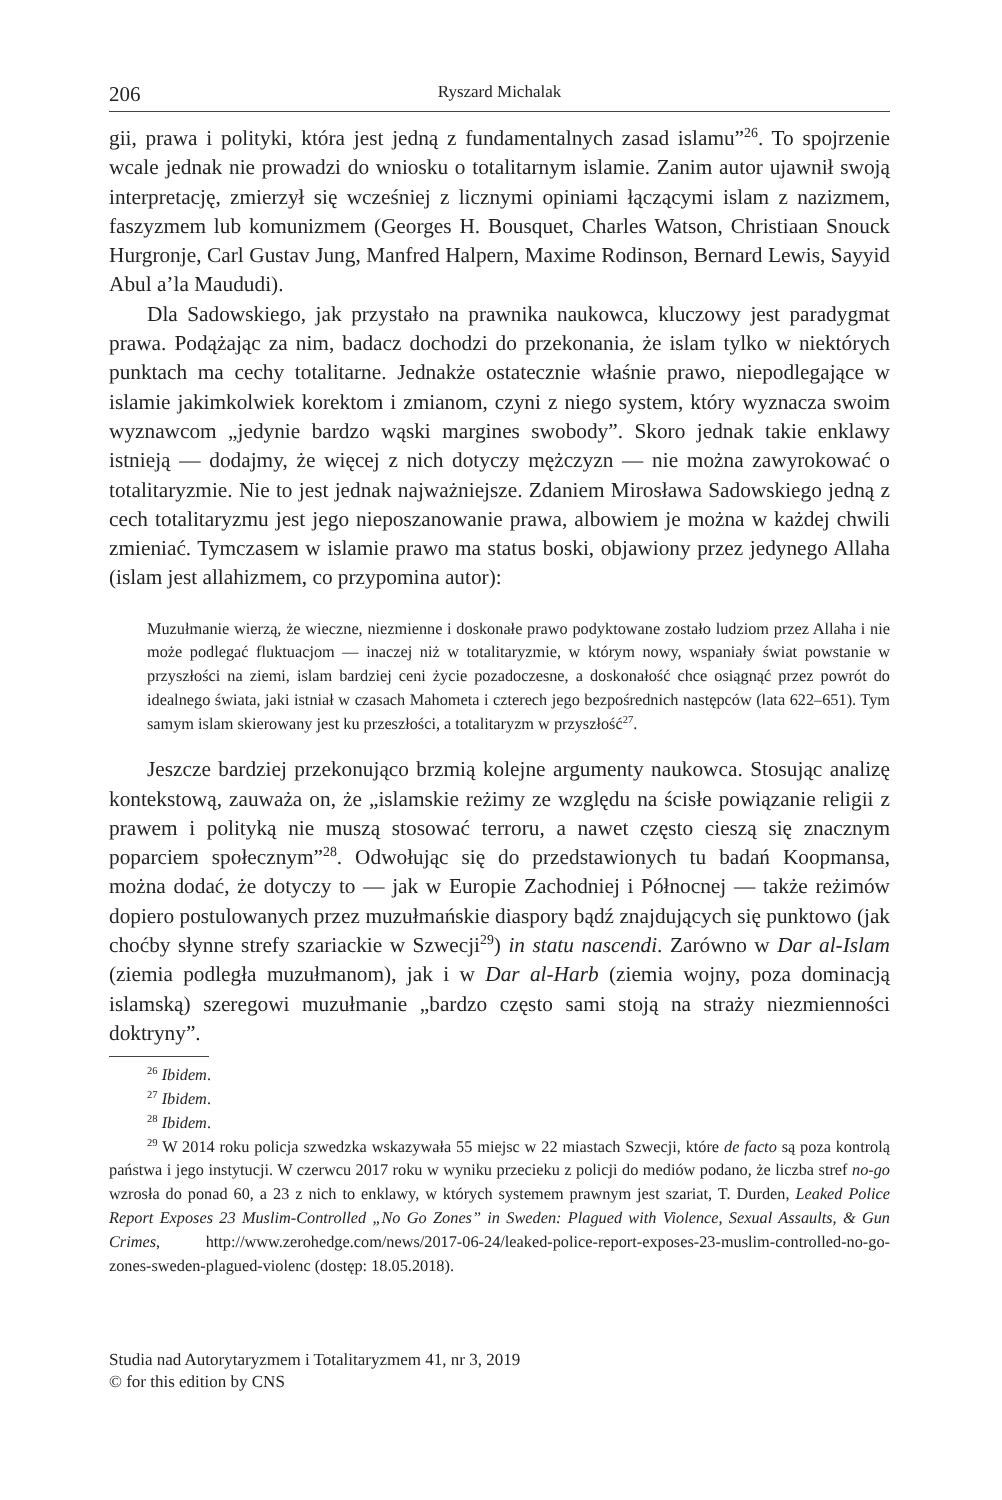206 Ryszard Michalak
gii, prawa i polityki, która jest jedną z fundamentalnych zasad islamu”<sup>26</sup>. To spojrzenie wcale jednak nie prowadzi do wniosku o totalitarnym islamie. Zanim autor ujawnił swoją interpretację, zmierzył się wcześniej z licznymi opiniami łączącymi islam z nazizmem, faszyzmem lub komunizmem (Georges H. Bousquet, Charles Watson, Christiaan Snouck Hurgronje, Carl Gustav Jung, Manfred Halpern, Maxime Rodinson, Bernard Lewis, Sayyid Abul a’la Maududi).
Dla Sadowskiego, jak przystało na prawnika naukowca, kluczowy jest paradygmat prawa. Podążając za nim, badacz dochodzi do przekonania, że islam tylko w niektórych punktach ma cechy totalitarne. Jednakże ostatecznie właśnie prawo, niepodlegające w islamie jakimkolwiek korektom i zmianom, czyni z niego system, który wyznacza swoim wyznawcom „jedynie bardzo wąski margines swobody”. Skoro jednak takie enklawy istnieją — dodajmy, że więcej z nich dotyczy mężczyzn — nie można zawyrokować o totalitaryzmie. Nie to jest jednak najważniejsze. Zdaniem Mirosława Sadowskiego jedną z cech totalitaryzmu jest jego nieposzanowanie prawa, albowiem je można w każdej chwili zmieniać. Tymczasem w islamie prawo ma status boski, objawiony przez jedynego Allaha (islam jest allahizmem, co przypomina autor):
Muzułmanie wierzą, że wieczne, niezmienne i doskonałe prawo podyktowane zostało ludziom przez Allaha i nie może podlegać fluktuacjom — inaczej niż w totalitaryzmie, w którym nowy, wspaniały świat powstanie w przyszłości na ziemi, islam bardziej ceni życie pozadoczesne, a doskonałość chce osiągnąć przez powrót do idealnego świata, jaki istniał w czasach Mahometa i czterech jego bezpośrednich następców (lata 622–651). Tym samym islam skierowany jest ku przeszłości, a totalitaryzm w przyszłość<sup>27</sup>.
Jeszcze bardziej przekonująco brzmią kolejne argumenty naukowca. Stosując analizę kontekstową, zauważa on, że „islamskie reżimy ze względu na ścisłe powiązanie religii z prawem i polityką nie muszą stosować terroru, a nawet często cieszą się znacznym poparciem społecznym”<sup>28</sup>. Odwołując się do przedstawionych tu badań Koopmansa, można dodać, że dotyczy to — jak w Europie Zachodniej i Północnej — także reżimów dopiero postulowanych przez muzułmańskie diaspory bądź znajdujących się punktowo (jak choćby słynne strefy szariackie w Szwecji<sup>29</sup>) in statu nascendi. Zarówno w Dar al-Islam (ziemia podległa muzułmanom), jak i w Dar al-Harb (ziemia wojny, poza dominacją islamską) szeregowi muzułmanie „bardzo często sami stoją na straży niezmienności doktryny”.
<sup>26</sup> Ibidem.
<sup>27</sup> Ibidem.
<sup>28</sup> Ibidem.
<sup>29</sup> W 2014 roku policja szwedzka wskazywała 55 miejsc w 22 miastach Szwecji, które de facto są poza kontrolą państwa i jego instytucji. W czerwcu 2017 roku w wyniku przecieku z policji do mediów podano, że liczba stref no-go wzrosła do ponad 60, a 23 z nich to enklawy, w których systemem prawnym jest szariat, T. Durden, Leaked Police Report Exposes 23 Muslim-Controlled „No Go Zones” in Sweden: Plagued with Violence, Sexual Assaults, & Gun Crimes, http://www.zerohedge.com/news/2017-06-24/leaked-police-report-exposes-23-muslim-controlled-no-go-zones-sweden-plagued-violenc (dostęp: 18.05.2018).
Studia nad Autorytaryzmem i Totalitaryzmem 41, nr 3, 2019
© for this edition by CNS